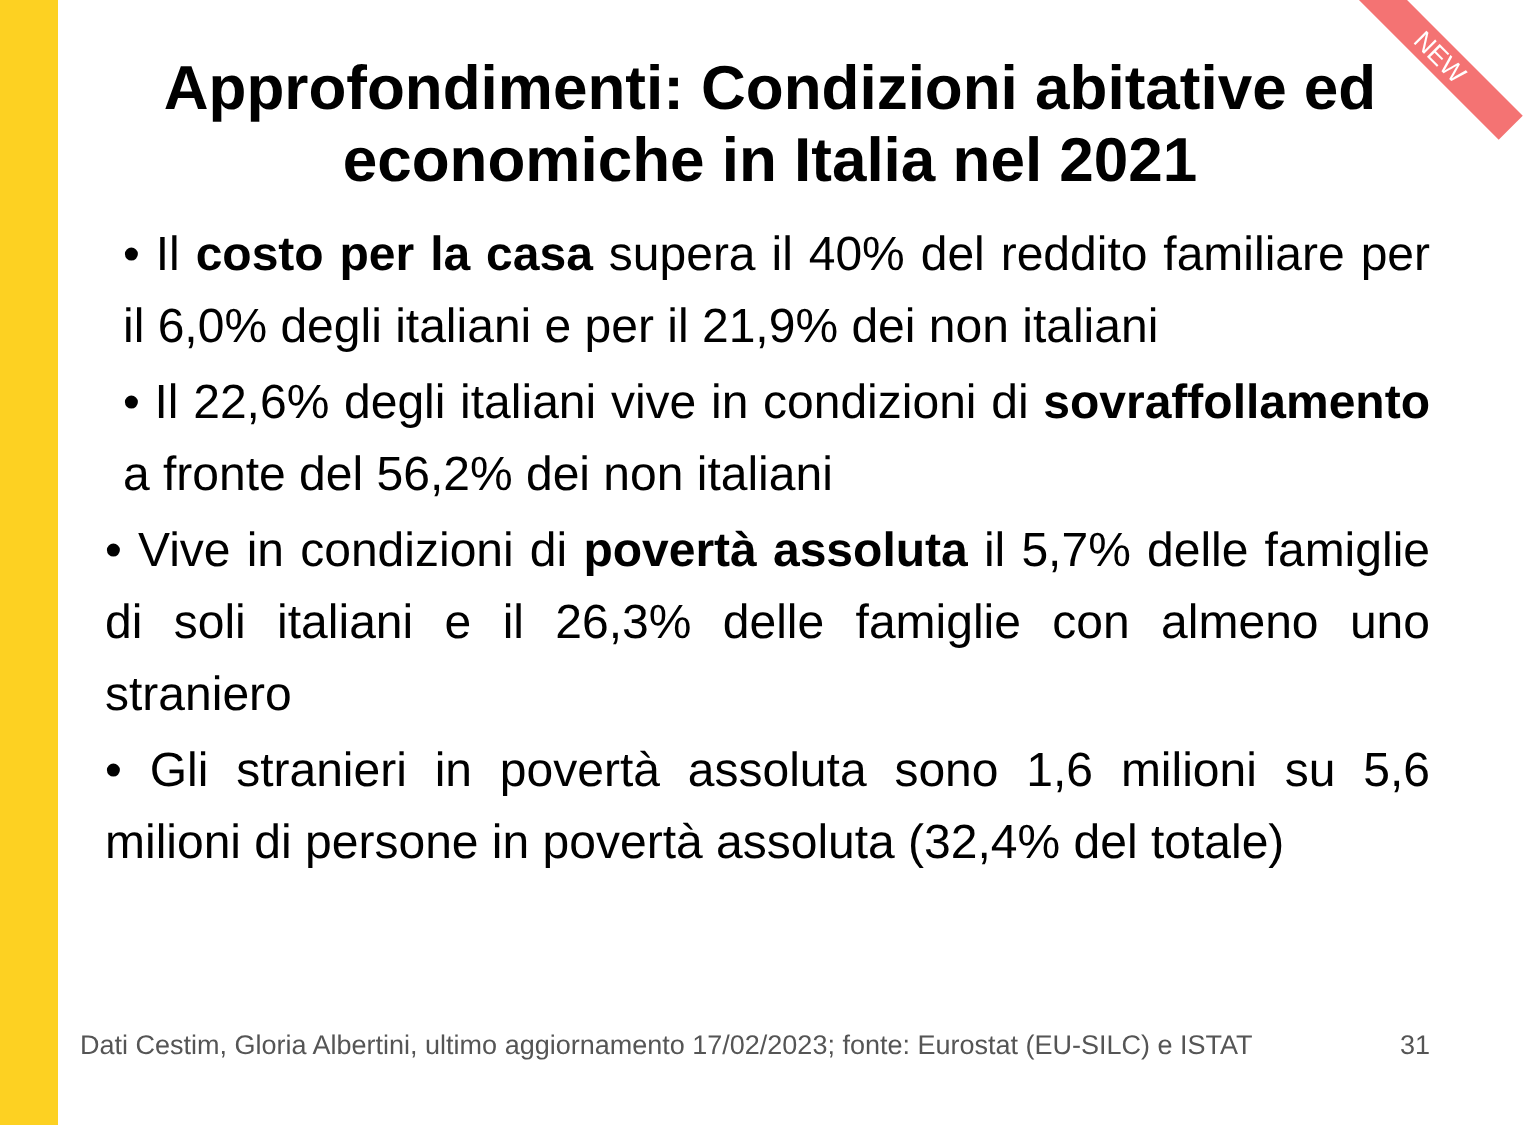NEW
Approfondimenti: Condizioni abitative ed economiche in Italia nel 2021
• Il costo per la casa supera il 40% del reddito familiare per il 6,0% degli italiani e per il 21,9% dei non italiani
• Il 22,6% degli italiani vive in condizioni di sovraffollamento a fronte del 56,2% dei non italiani
• Vive in condizioni di povertà assoluta il 5,7% delle famiglie di soli italiani e il 26,3% delle famiglie con almeno uno straniero
• Gli stranieri in povertà assoluta sono 1,6 milioni su 5,6 milioni di persone in povertà assoluta (32,4% del totale)
Dati Cestim, Gloria Albertini, ultimo aggiornamento 17/02/2023; fonte: Eurostat (EU-SILC) e ISTAT 31